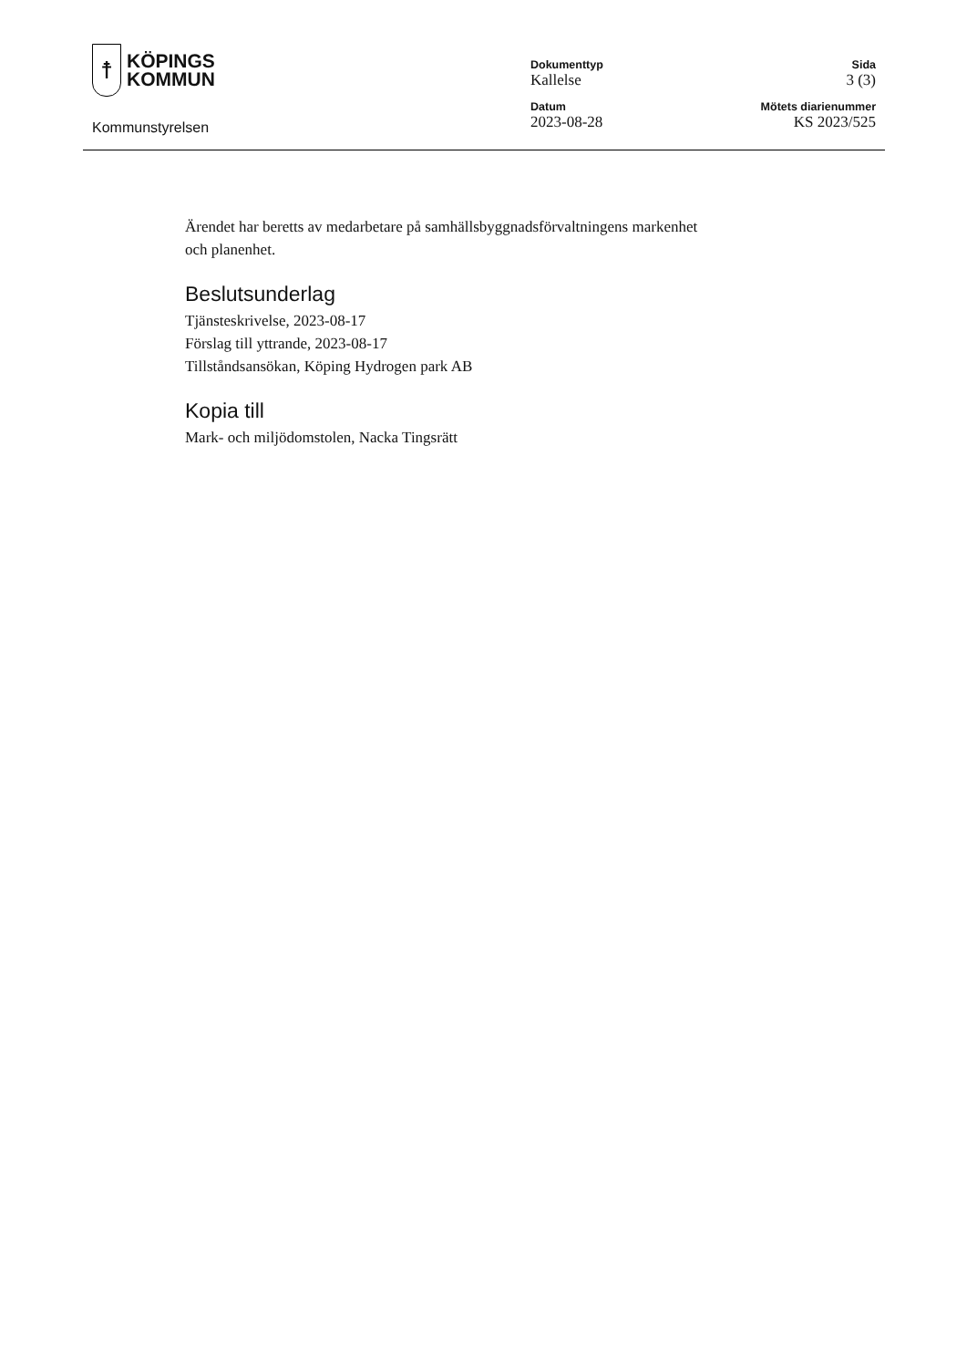☨
KÖPINGS
KOMMUN
Kommunstyrelsen
Dokumenttyp
Kallelse
Datum
2023-08-28
Sida
3 (3)
Mötets diarienummer
KS 2023/525
Ärendet har beretts av medarbetare på samhällsbyggnadsförvaltningens markenhet
och planenhet.
Beslutsunderlag
Tjänsteskrivelse, 2023-08-17
Förslag till yttrande, 2023-08-17
Tillståndsansökan, Köping Hydrogen park AB
Kopia till
Mark- och miljödomstolen, Nacka Tingsrätt